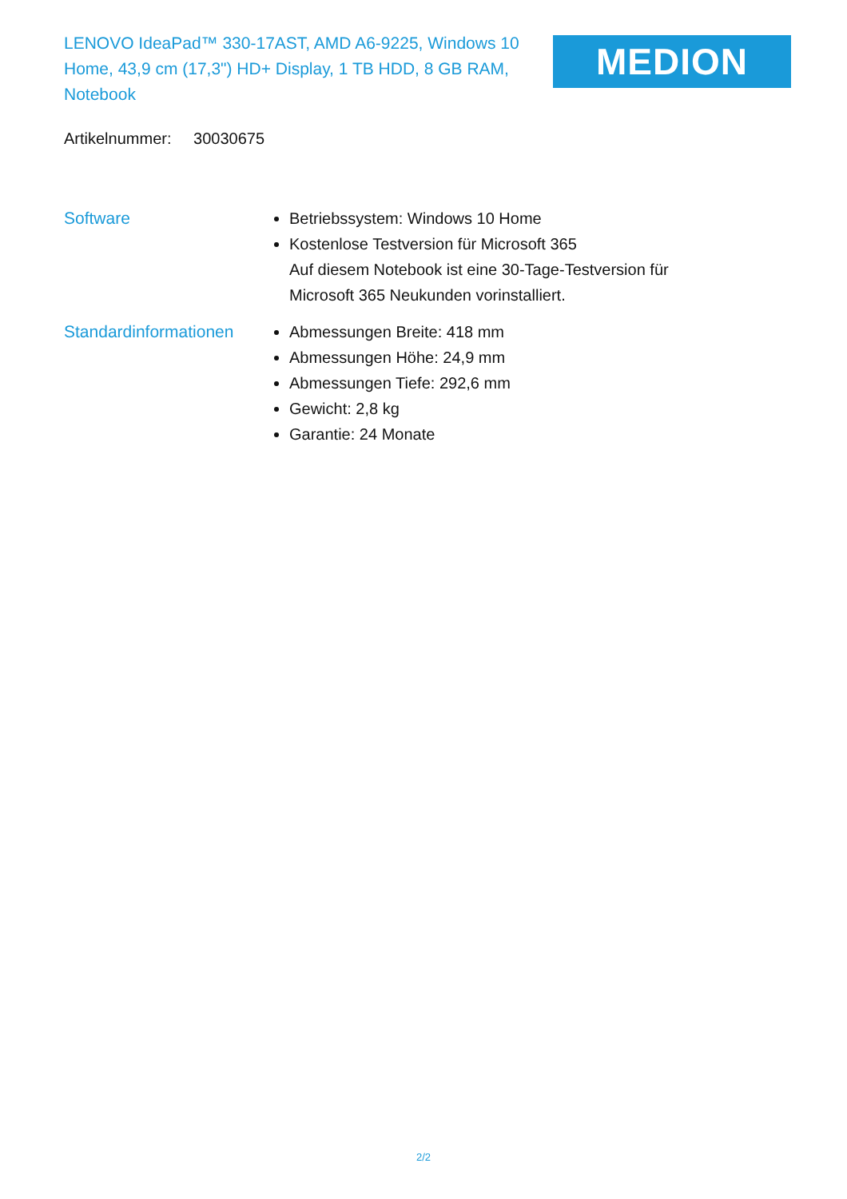LENOVO IdeaPad™ 330-17AST, AMD A6-9225, Windows 10 Home, 43,9 cm (17,3") HD+ Display, 1 TB HDD, 8 GB RAM, Notebook
MEDION
Artikelnummer: 30030675
Software Betriebssystem: Windows 10 Home
Kostenlose Testversion für Microsoft 365
Auf diesem Notebook ist eine 30-Tage-Testversion für Microsoft 365 Neukunden vorinstalliert.
Standardinformationen
Abmessungen Breite: 418 mm
Abmessungen Höhe: 24,9 mm
Abmessungen Tiefe: 292,6 mm
Gewicht: 2,8 kg
Garantie: 24 Monate
2/2